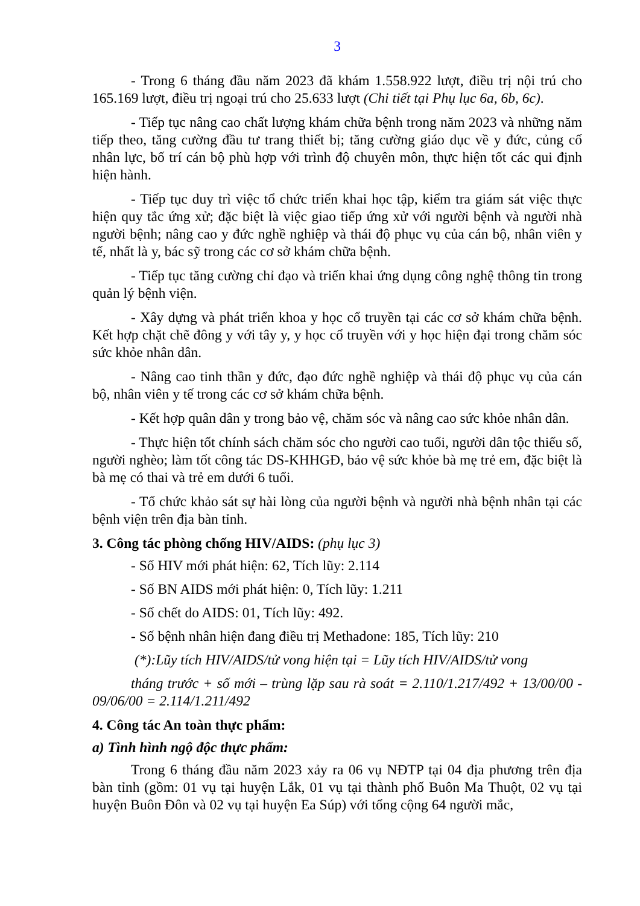3
- Trong 6 tháng đầu năm 2023 đã khám 1.558.922 lượt, điều trị nội trú cho 165.169 lượt, điều trị ngoại trú cho 25.633 lượt (Chi tiết tại Phụ lục 6a, 6b, 6c).
- Tiếp tục nâng cao chất lượng khám chữa bệnh trong năm 2023 và những năm tiếp theo, tăng cường đầu tư trang thiết bị; tăng cường giáo dục về y đức, củng cố nhân lực, bố trí cán bộ phù hợp với trình độ chuyên môn, thực hiện tốt các qui định hiện hành.
- Tiếp tục duy trì việc tổ chức triển khai học tập, kiểm tra giám sát việc thực hiện quy tắc ứng xử; đặc biệt là việc giao tiếp ứng xử với người bệnh và người nhà người bệnh; nâng cao y đức nghề nghiệp và thái độ phục vụ của cán bộ, nhân viên y tế, nhất là y, bác sỹ trong các cơ sở khám chữa bệnh.
- Tiếp tục tăng cường chỉ đạo và triển khai ứng dụng công nghệ thông tin trong quản lý bệnh viện.
- Xây dựng và phát triển khoa y học cổ truyền tại các cơ sở khám chữa bệnh. Kết hợp chặt chẽ đông y với tây y, y học cổ truyền với y học hiện đại trong chăm sóc sức khỏe nhân dân.
- Nâng cao tinh thần y đức, đạo đức nghề nghiệp và thái độ phục vụ của cán bộ, nhân viên y tế trong các cơ sở khám chữa bệnh.
- Kết hợp quân dân y trong bảo vệ, chăm sóc và nâng cao sức khỏe nhân dân.
- Thực hiện tốt chính sách chăm sóc cho người cao tuổi, người dân tộc thiểu số, người nghèo; làm tốt công tác DS-KHHGĐ, bảo vệ sức khỏe bà mẹ trẻ em, đặc biệt là bà mẹ có thai và trẻ em dưới 6 tuổi.
- Tổ chức khảo sát sự hài lòng của người bệnh và người nhà bệnh nhân tại các bệnh viện trên địa bàn tỉnh.
3. Công tác phòng chống HIV/AIDS: (phụ lục 3)
- Số HIV mới phát hiện: 62, Tích lũy: 2.114
- Số BN AIDS mới phát hiện: 0, Tích lũy: 1.211
- Số chết do AIDS: 01, Tích lũy: 492.
- Số bệnh nhân hiện đang điều trị Methadone: 185, Tích lũy: 210
(*):Lũy tích HIV/AIDS/tử vong hiện tại = Lũy tích HIV/AIDS/tử vong
tháng trước + số mới – trùng lặp sau rà soát = 2.110/1.217/492 + 13/00/00 - 09/06/00 = 2.114/1.211/492
4. Công tác An toàn thực phẩm:
a) Tình hình ngộ độc thực phẩm:
Trong 6 tháng đầu năm 2023 xảy ra 06 vụ NĐTP tại 04 địa phương trên địa bàn tỉnh (gồm: 01 vụ tại huyện Lắk, 01 vụ tại thành phố Buôn Ma Thuột, 02 vụ tại huyện Buôn Đôn và 02 vụ tại huyện Ea Súp) với tổng cộng 64 người mắc,